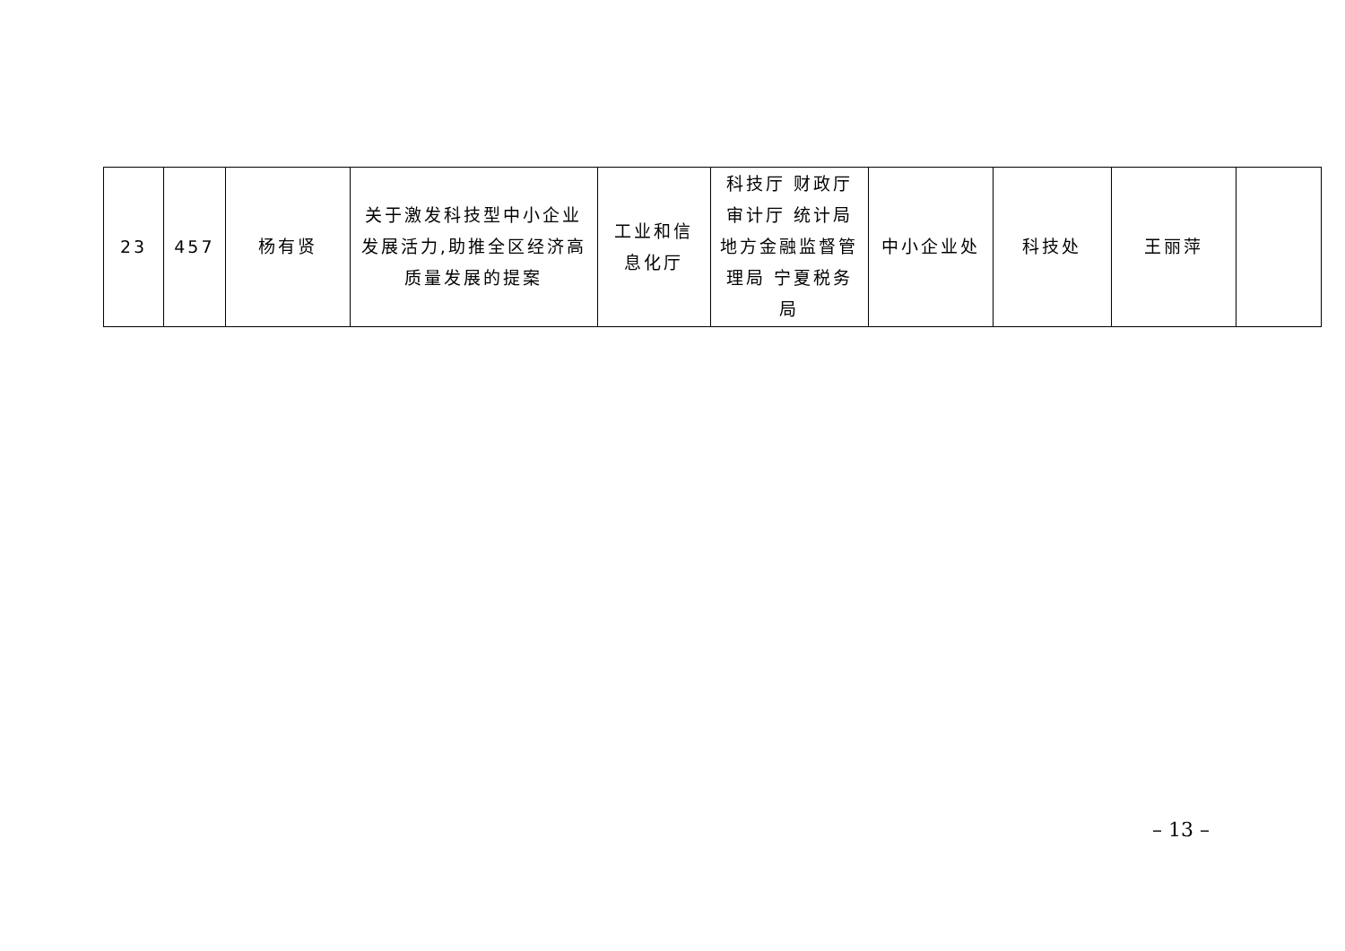| 23 | 457 | 杨有贤 | 关于激发科技型中小企业发展活力,助推全区经济高质量发展的提案 | 工业和信息化厅 | 科技厅 财政厅 审计厅 统计局 地方金融监督管理局 宁夏税务局 | 中小企业处 | 科技处 | 王丽萍 | |
– 13 –